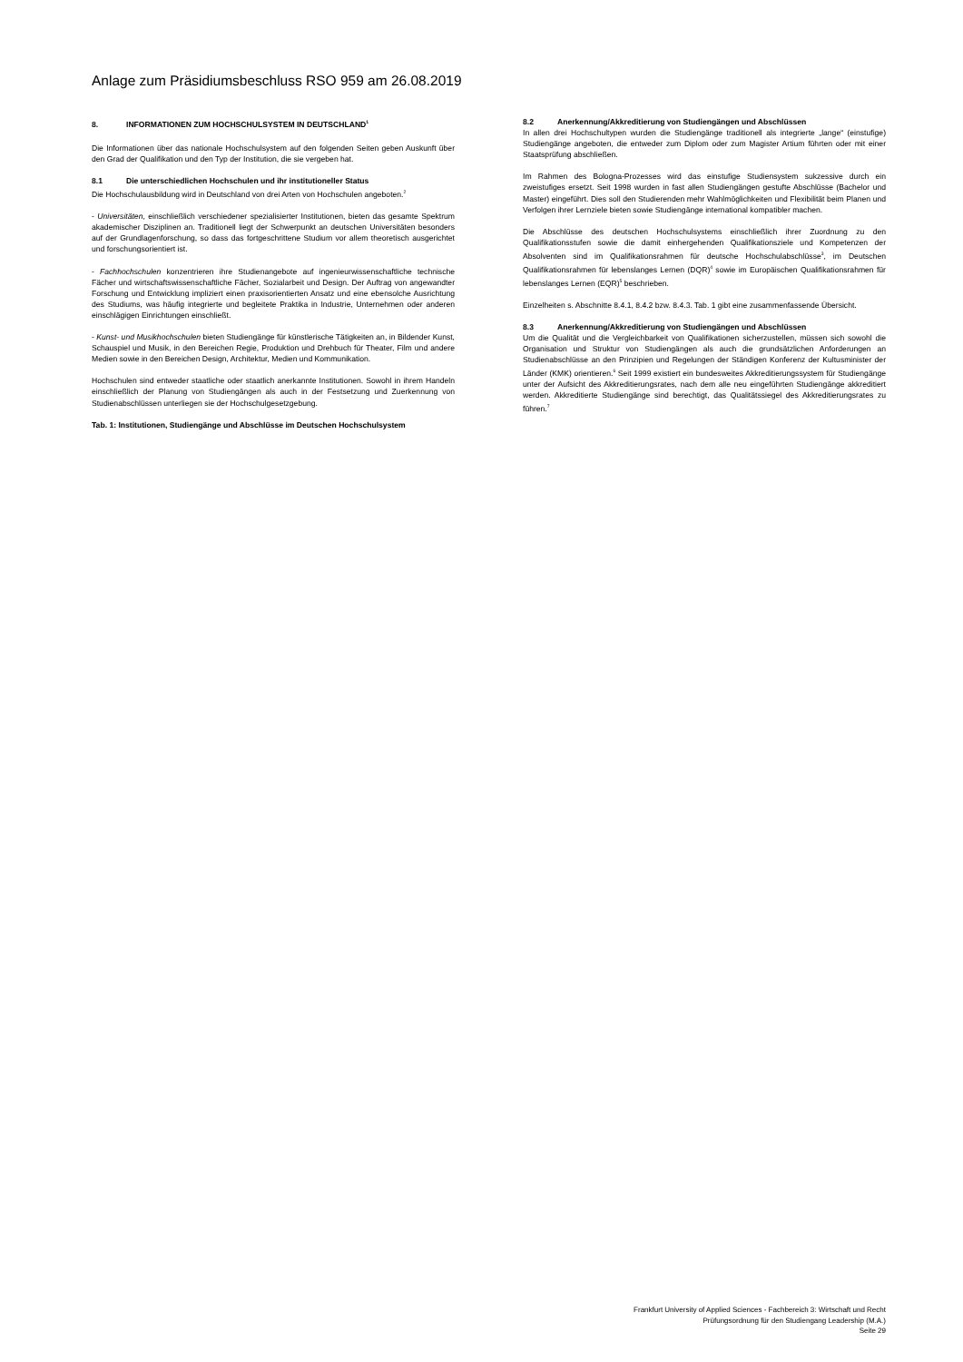Anlage zum Präsidiumsbeschluss RSO 959 am 26.08.2019
8. INFORMATIONEN ZUM HOCHSCHULSYSTEM IN DEUTSCHLAND<sup>1</sup>
Die Informationen über das nationale Hochschulsystem auf den folgenden Seiten geben Auskunft über den Grad der Qualifikation und den Typ der Institution, die sie vergeben hat.
8.1 Die unterschiedlichen Hochschulen und ihr institutioneller Status
Die Hochschulausbildung wird in Deutschland von drei Arten von Hochschulen angeboten.<sup>2</sup>
- Universitäten, einschließlich verschiedener spezialisierter Institutionen, bieten das gesamte Spektrum akademischer Disziplinen an. Traditionell liegt der Schwerpunkt an deutschen Universitäten besonders auf der Grundlagenforschung, so dass das fortgeschrittene Studium vor allem theoretisch ausgerichtet und forschungsorientiert ist.
- Fachhochschulen konzentrieren ihre Studienangebote auf ingenieurwissenschaftliche technische Fächer und wirtschaftswissenschaftliche Fächer, Sozialarbeit und Design. Der Auftrag von angewandter Forschung und Entwicklung impliziert einen praxisorientierten Ansatz und eine ebensolche Ausrichtung des Studiums, was häufig integrierte und begleitete Praktika in Industrie, Unternehmen oder anderen einschlägigen Einrichtungen einschließt.
- Kunst- und Musikhochschulen bieten Studiengänge für künstlerische Tätigkeiten an, in Bildender Kunst, Schauspiel und Musik, in den Bereichen Regie, Produktion und Drehbuch für Theater, Film und andere Medien sowie in den Bereichen Design, Architektur, Medien und Kommunikation.
Hochschulen sind entweder staatliche oder staatlich anerkannte Institutionen. Sowohl in ihrem Handeln einschließlich der Planung von Studiengängen als auch in der Festsetzung und Zuerkennung von Studienabschlüssen unterliegen sie der Hochschulgesetzgebung.
Tab. 1: Institutionen, Studiengänge und Abschlüsse im Deutschen Hochschulsystem
8.2 Anerkennung/Akkreditierung von Studiengängen und Abschlüssen
In allen drei Hochschultypen wurden die Studiengänge traditionell als integrierte „lange“ (einstufige) Studiengänge angeboten, die entweder zum Diplom oder zum Magister Artium führten oder mit einer Staatsprüfung abschließen.
Im Rahmen des Bologna-Prozesses wird das einstufige Studiensystem sukzessive durch ein zweistufiges ersetzt. Seit 1998 wurden in fast allen Studiengängen gestufte Abschlüsse (Bachelor und Master) eingeführt. Dies soll den Studierenden mehr Wahlmöglichkeiten und Flexibilität beim Planen und Verfolgen ihrer Lernziele bieten sowie Studiengänge international kompatibler machen.
Die Abschlüsse des deutschen Hochschulsystems einschließlich ihrer Zuordnung zu den Qualifikationsstufen sowie die damit einhergehenden Qualifikationsziele und Kompetenzen der Absolventen sind im Qualifikationsrahmen für deutsche Hochschulabschlüsse<sup>3</sup>, im Deutschen Qualifikationsrahmen für lebenslanges Lernen (DQR)<sup>4</sup> sowie im Europäischen Qualifikationsrahmen für lebenslanges Lernen (EQR)<sup>5</sup> beschrieben.
Einzelheiten s. Abschnitte 8.4.1, 8.4.2 bzw. 8.4.3. Tab. 1 gibt eine zusammenfassende Übersicht.
8.3 Anerkennung/Akkreditierung von Studiengängen und Abschlüssen
Um die Qualität und die Vergleichbarkeit von Qualifikationen sicherzustellen, müssen sich sowohl die Organisation und Struktur von Studiengängen als auch die grundsätzlichen Anforderungen an Studienabschlüsse an den Prinzipien und Regelungen der Ständigen Konferenz der Kultusminister der Länder (KMK) orientieren.<sup>6</sup> Seit 1999 existiert ein bundesweites Akkreditierungssystem für Studiengänge unter der Aufsicht des Akkreditierungsrates, nach dem alle neu eingeführten Studiengänge akkreditiert werden. Akkreditierte Studiengänge sind berechtigt, das Qualitätssiegel des Akkreditierungsrates zu führen.<sup>7</sup>
Frankfurt University of Applied Sciences - Fachbereich 3: Wirtschaft und Recht
Prüfungsordnung für den Studiengang Leadership (M.A.)
Seite 29